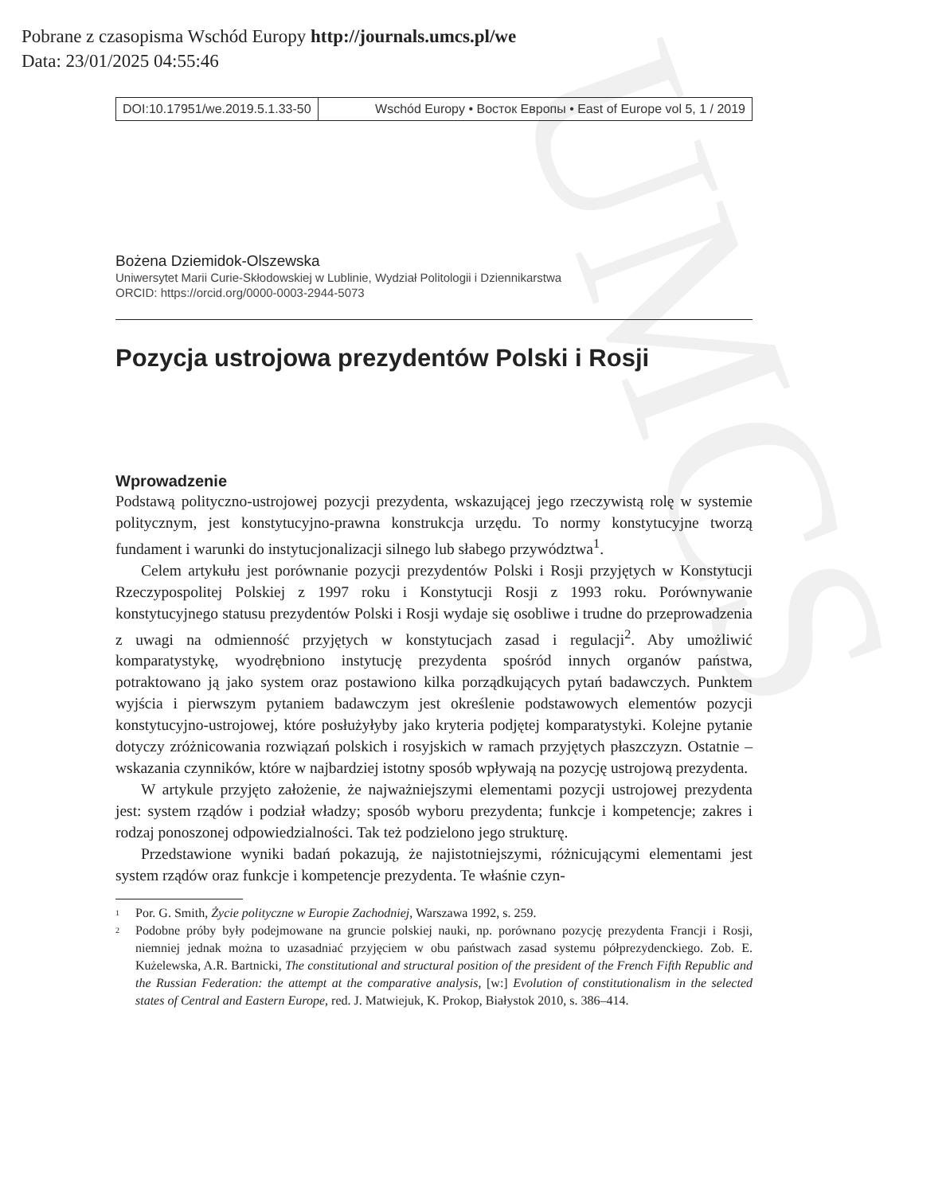UMCS
Pobrane z czasopisma Wschód Europy http://journals.umcs.pl/we
Data: 23/01/2025 04:55:46
DOI:10.17951/we.2019.5.1.33-50 Wschód Europy • Восток Европы • East of Europe vol 5, 1 / 2019
Bożena Dziemidok-Olszewska
Uniwersytet Marii Curie-Skłodowskiej w Lublinie, Wydział Politologii i Dziennikarstwa
ORCID: https://orcid.org/0000-0003-2944-5073
Pozycja ustrojowa prezydentów Polski i Rosji
Wprowadzenie
Podstawą polityczno-ustrojowej pozycji prezydenta, wskazującej jego rzeczywistą rolę w systemie politycznym, jest konstytucyjno-prawna konstrukcja urzędu. To normy konstytucyjne tworzą fundament i warunki do instytucjonalizacji silnego lub słabego przywództwa<sup>1</sup>.
Celem artykułu jest porównanie pozycji prezydentów Polski i Rosji przyjętych w Konstytucji Rzeczypospolitej Polskiej z 1997 roku i Konstytucji Rosji z 1993 roku. Porównywanie konstytucyjnego statusu prezydentów Polski i Rosji wydaje się osobliwe i trudne do przeprowadzenia z uwagi na odmienność przyjętych w konstytucjach zasad i regulacji<sup>2</sup>. Aby umożliwić komparatystykę, wyodrębniono instytucję prezydenta spośród innych organów państwa, potraktowano ją jako system oraz postawiono kilka porządkujących pytań badawczych. Punktem wyjścia i pierwszym pytaniem badawczym jest określenie podstawowych elementów pozycji konstytucyjno-ustrojowej, które posłużyłyby jako kryteria podjętej komparatystyki. Kolejne pytanie dotyczy zróżnicowania rozwiązań polskich i rosyjskich w ramach przyjętych płaszczyzn. Ostatnie – wskazania czynników, które w najbardziej istotny sposób wpływają na pozycję ustrojową prezydenta.
W artykule przyjęto założenie, że najważniejszymi elementami pozycji ustrojowej prezydenta jest: system rządów i podział władzy; sposób wyboru prezydenta; funkcje i kompetencje; zakres i rodzaj ponoszonej odpowiedzialności. Tak też podzielono jego strukturę.
Przedstawione wyniki badań pokazują, że najistotniejszymi, różnicującymi elementami jest system rządów oraz funkcje i kompetencje prezydenta. Te właśnie czyn-
1 Por. G. Smith, Życie polityczne w Europie Zachodniej, Warszawa 1992, s. 259.
2 Podobne próby były podejmowane na gruncie polskiej nauki, np. porównano pozycję prezydenta Francji i Rosji, niemniej jednak można to uzasadniać przyjęciem w obu państwach zasad systemu półprezydenckiego. Zob. E. Kużelewska, A.R. Bartnicki, The constitutional and structural position of the president of the French Fifth Republic and the Russian Federation: the attempt at the comparative analysis, [w:] Evolution of constitutionalism in the selected states of Central and Eastern Europe, red. J. Matwiejuk, K. Prokop, Białystok 2010, s. 386–414.